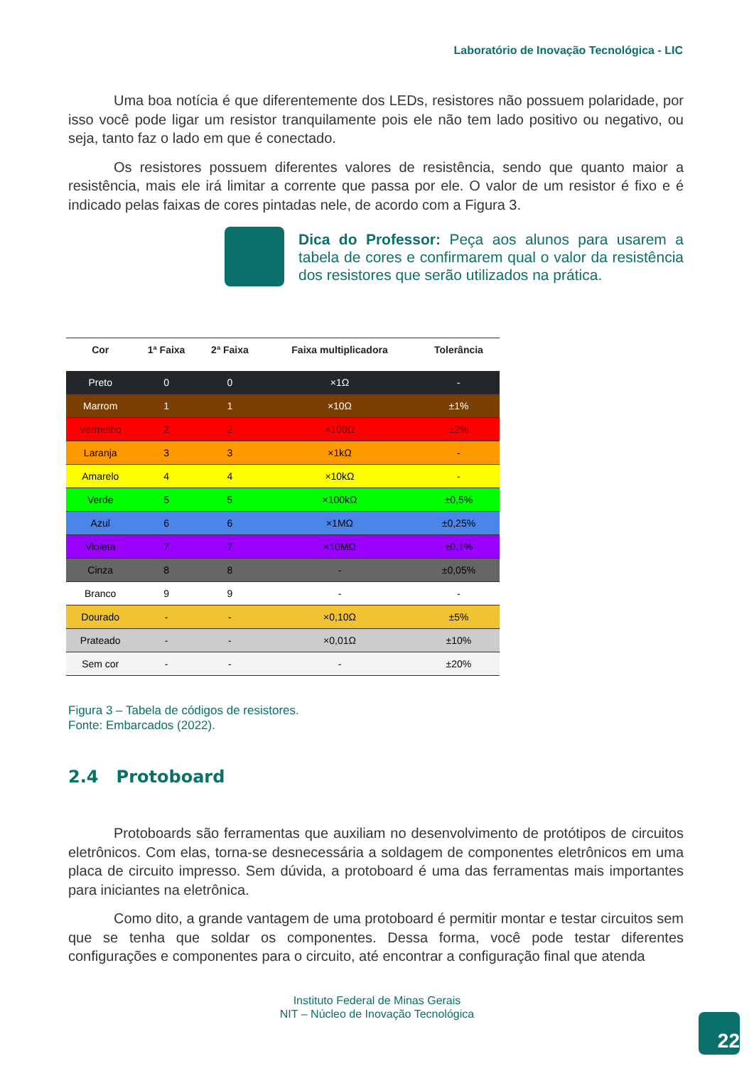Laboratório de Inovação Tecnológica - LIC
Uma boa notícia é que diferentemente dos LEDs, resistores não possuem polaridade, por isso você pode ligar um resistor tranquilamente pois ele não tem lado positivo ou negativo, ou seja, tanto faz o lado em que é conectado.
Os resistores possuem diferentes valores de resistência, sendo que quanto maior a resistência, mais ele irá limitar a corrente que passa por ele. O valor de um resistor é fixo e é indicado pelas faixas de cores pintadas nele, de acordo com a Figura 3.
Dica do Professor: Peça aos alunos para usarem a tabela de cores e confirmarem qual o valor da resistência dos resistores que serão utilizados na prática.
| Cor | 1ª Faixa | 2ª Faixa | Faixa multiplicadora | Tolerância |
| --- | --- | --- | --- | --- |
| Preto | 0 | 0 | ×1Ω | - |
| Marrom | 1 | 1 | ×10Ω | ±1% |
| Vermelho | 2 | 2 | ×100Ω | ±2% |
| Laranja | 3 | 3 | ×1kΩ | - |
| Amarelo | 4 | 4 | ×10kΩ | - |
| Verde | 5 | 5 | ×100kΩ | ±0,5% |
| Azul | 6 | 6 | ×1MΩ | ±0,25% |
| Violeta | 7 | 7 | ×10MΩ | ±0,1% |
| Cinza | 8 | 8 | - | ±0,05% |
| Branco | 9 | 9 | - | - |
| Dourado | - | - | ×0,10Ω | ±5% |
| Prateado | - | - | ×0,01Ω | ±10% |
| Sem cor | - | - | - | ±20% |
Figura 3 – Tabela de códigos de resistores.
Fonte: Embarcados (2022).
2.4 Protoboard
Protoboards são ferramentas que auxiliam no desenvolvimento de protótipos de circuitos eletrônicos. Com elas, torna-se desnecessária a soldagem de componentes eletrônicos em uma placa de circuito impresso. Sem dúvida, a protoboard é uma das ferramentas mais importantes para iniciantes na eletrônica.
Como dito, a grande vantagem de uma protoboard é permitir montar e testar circuitos sem que se tenha que soldar os componentes. Dessa forma, você pode testar diferentes configurações e componentes para o circuito, até encontrar a configuração final que atenda
Instituto Federal de Minas Gerais
NIT – Núcleo de Inovação Tecnológica
22